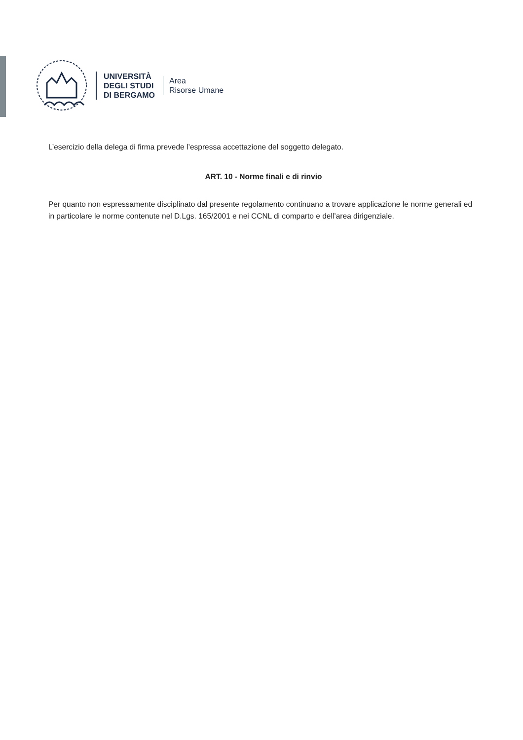UNIVERSITÀ
DEGLI STUDI
DI BERGAMO
Area
Risorse Umane
L’esercizio della delega di firma prevede l’espressa accettazione del soggetto delegato.
ART. 10 - Norme finali e di rinvio
Per quanto non espressamente disciplinato dal presente regolamento continuano a trovare applicazione le norme generali ed in particolare le norme contenute nel D.Lgs. 165/2001 e nei CCNL di comparto e dell’area dirigenziale.